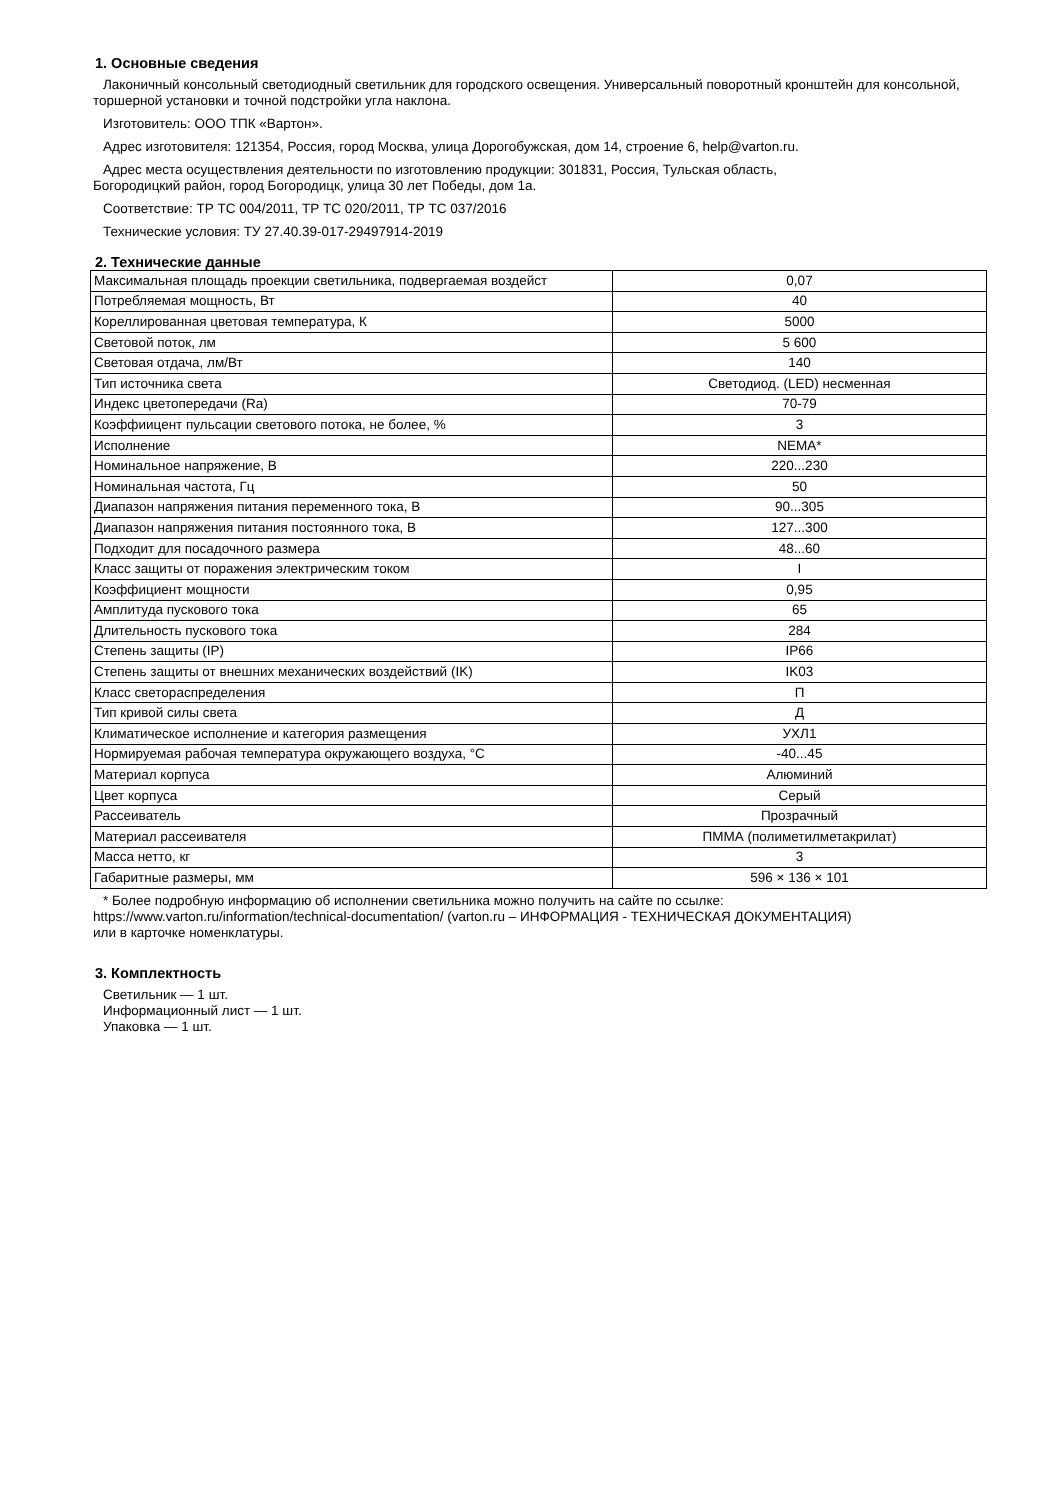1. Основные сведения
Лаконичный консольный светодиодный светильник для городского освещения. Универсальный поворотный кронштейн для консольной, торшерной установки и точной подстройки угла наклона.
Изготовитель: ООО ТПК «Вартон».
Адрес изготовителя: 121354, Россия, город Москва, улица Дорогобужская, дом 14, строение 6, help@varton.ru.
Адрес места осуществления деятельности по изготовлению продукции: 301831, Россия, Тульская область,
Богородицкий район, город Богородицк, улица 30 лет Победы, дом 1а.
Соответствие: ТР ТС 004/2011, ТР ТС 020/2011, ТР ТС 037/2016
Технические условия: ТУ 27.40.39-017-29497914-2019
2. Технические данные
| Максимальная площадь проекции светильника, подвергаемая воздейст | 0,07 |
| Потребляемая мощность, Вт | 40 |
| Кореллированная цветовая температура, К | 5000 |
| Световой поток, лм | 5 600 |
| Световая отдача, лм/Вт | 140 |
| Тип источника света | Светодиод. (LED) несменная |
| Индекс цветопередачи (Ra) | 70-79 |
| Коэффиицент пульсации светового потока, не более, % | 3 |
| Исполнение | NEMA* |
| Номинальное напряжение, В | 220...230 |
| Номинальная частота, Гц | 50 |
| Диапазон напряжения питания переменного тока, В | 90...305 |
| Диапазон напряжения питания постоянного тока, В | 127...300 |
| Подходит для посадочного размера | 48...60 |
| Класс защиты от поражения электрическим током | I |
| Коэффициент мощности | 0,95 |
| Амплитуда пускового тока | 65 |
| Длительность пускового тока | 284 |
| Степень защиты (IP) | IP66 |
| Степень защиты от внешних механических воздействий (IK) | IK03 |
| Класс светораспределения | П |
| Тип кривой силы света | Д |
| Климатическое исполнение и категория размещения | УХЛ1 |
| Нормируемая рабочая температура окружающего воздуха, °С | -40...45 |
| Материал корпуса | Алюминий |
| Цвет корпуса | Серый |
| Рассеиватель | Прозрачный |
| Материал рассеивателя | ПММА (полиметилметакрилат) |
| Масса нетто, кг | 3 |
| Габаритные размеры, мм | 596 × 136 × 101 |
* Более подробную информацию об исполнении светильника можно получить на сайте по ссылке:
https://www.varton.ru/information/technical-documentation/ (varton.ru – ИНФОРМАЦИЯ - ТЕХНИЧЕСКАЯ ДОКУМЕНТАЦИЯ)
или в карточке номенклатуры.
3. Комплектность
Светильник — 1 шт.
Информационный лист — 1 шт.
Упаковка — 1 шт.